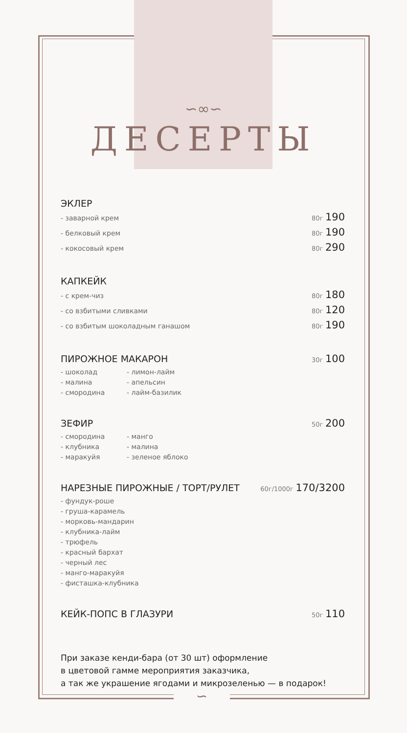∽∞∽
ДЕСЕРТЫ
ЭКЛЕР
- заварной крем 80г 190
- белковый крем 80г 190
- кокосовый крем 80г 290
КАПКЕЙК
- с крем-чиз 80г 180
- со взбитыми сливками 80г 120
- со взбитым шоколадным ганашом 80г 190
ПИРОЖНОЕ МАКАРОН 30г 100
- шоколад
- малина
- смородина
- лимон-лайм
- апельсин
- лайм-базилик
ЗЕФИР 50г 200
- смородина
- клубника
- маракуйя
- манго
- малина
- зеленое яблоко
НАРЕЗНЫЕ ПИРОЖНЫЕ / ТОРТ/РУЛЕТ 60г/1000г 170/3200
- фундук-роше
- груша-карамель
- морковь-мандарин
- клубника-лайм
- трюфель
- красный бархат
- черный лес
- манго-маракуйя
- фисташка-клубника
КЕЙК-ПОПС В ГЛАЗУРИ 50г 110
При заказе кенди-бара (от 30 шт) оформление
в цветовой гамме мероприятия заказчика,
а так же украшение ягодами и микрозеленью — в подарок!
∽